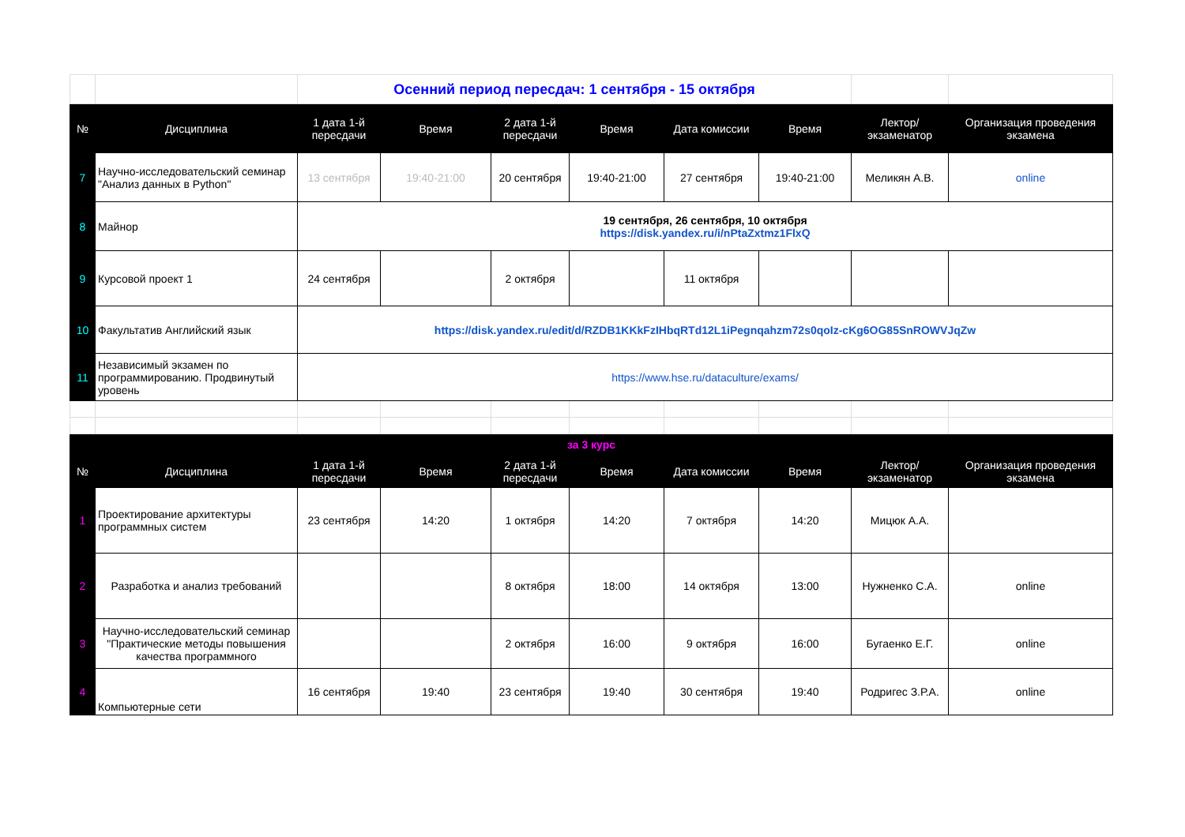| | | Осенний период пересдач: 1 сентября - 15 октября | | | | | | | |
| № | Дисциплина | 1 дата 1-й пересдачи | Время | 2 дата 1-й пересдачи | Время | Дата комиссии | Время | Лектор/ экзаменатор | Организация проведения экзамена |
| 7 | Научно-исследовательский семинар "Анализ данных в Python" | 13 сентября | 19:40-21:00 | 20 сентября | 19:40-21:00 | 27 сентября | 19:40-21:00 | Меликян А.В. | online |
| 8 | Майнор | 19 сентября, 26 сентября, 10 октября https://disk.yandex.ru/i/nPtaZxtmz1FlxQ | | | | | | | |
| 9 | Курсовой проект 1 | 24 сентября | | 2 октября | | 11 октября | | | |
| 10 | Факультатив Английский язык | https://disk.yandex.ru/edit/d/RZDB1KKkFzIHbqRTd12L1iPegnqahzm72s0qoIz-cKg6OG85SnROWVJqZw | | | | | | | |
| 11 | Независимый экзамен по программированию. Продвинутый уровень | https://www.hse.ru/dataculture/exams/ | | | | | | | |
| за 3 курс | | | | | | | | | |
| № | Дисциплина | 1 дата 1-й пересдачи | Время | 2 дата 1-й пересдачи | Время | Дата комиссии | Время | Лектор/ экзаменатор | Организация проведения экзамена |
| 1 | Проектирование архитектуры программных систем | 23 сентября | 14:20 | 1 октября | 14:20 | 7 октября | 14:20 | Мицюк А.А. | |
| 2 | Разработка и анализ требований | | | 8 октября | 18:00 | 14 октября | 13:00 | Нужненко С.А. | online |
| 3 | Научно-исследовательский семинар "Практические методы повышения качества программного | | | 2 октября | 16:00 | 9 октября | 16:00 | Бугаенко Е.Г. | online |
| 4 | Компьютерные сети | 16 сентября | 19:40 | 23 сентября | 19:40 | 30 сентября | 19:40 | Родригес З.Р.А. | online |